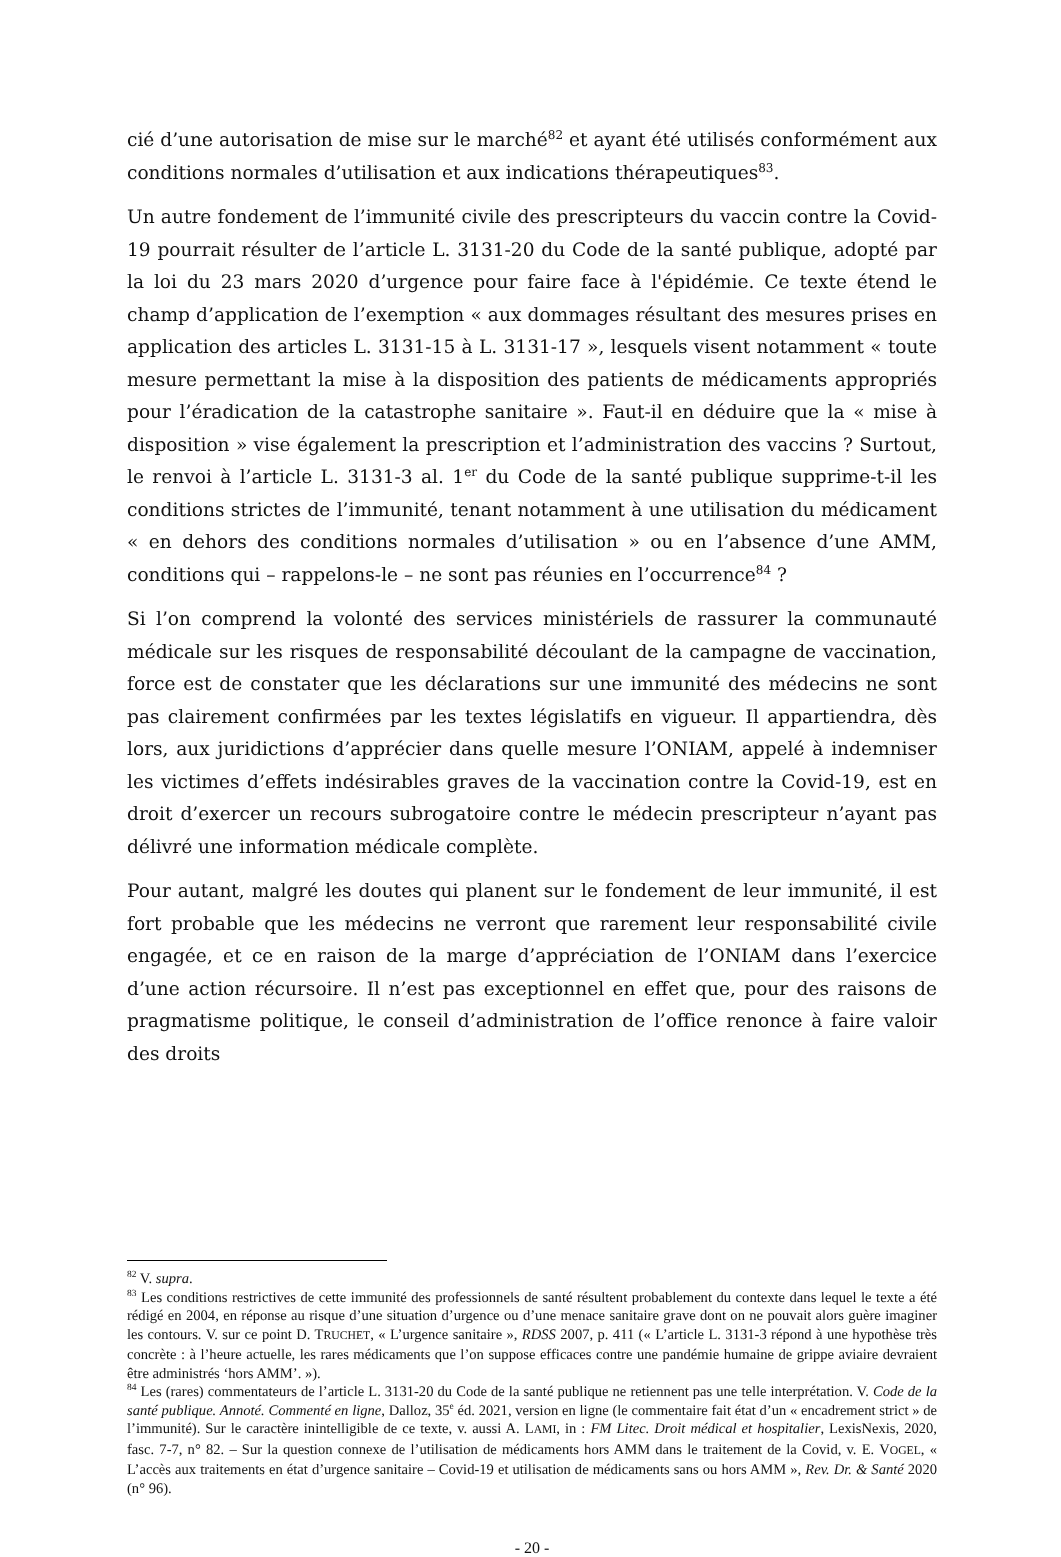cié d’une autorisation de mise sur le marché<sup>82</sup> et ayant été utilisés conformément aux conditions normales d’utilisation et aux indications thérapeutiques<sup>83</sup>.
Un autre fondement de l’immunité civile des prescripteurs du vaccin contre la Covid-19 pourrait résulter de l’article L. 3131-20 du Code de la santé publique, adopté par la loi du 23 mars 2020 d’urgence pour faire face à l'épidémie. Ce texte étend le champ d’application de l’exemption « aux dommages résultant des mesures prises en application des articles L. 3131-15 à L. 3131-17 », lesquels visent notamment « toute mesure permettant la mise à la disposition des patients de médicaments appropriés pour l’éradication de la catastrophe sanitaire ». Faut-il en déduire que la « mise à disposition » vise également la prescription et l’administration des vaccins ? Surtout, le renvoi à l’article L. 3131-3 al. 1<sup>er</sup> du Code de la santé publique supprime-t-il les conditions strictes de l’immunité, tenant notamment à une utilisation du médicament « en dehors des conditions normales d’utilisation » ou en l’absence d’une AMM, conditions qui – rappelons-le – ne sont pas réunies en l’occurrence<sup>84</sup> ?
Si l’on comprend la volonté des services ministériels de rassurer la communauté médicale sur les risques de responsabilité découlant de la campagne de vaccination, force est de constater que les déclarations sur une immunité des médecins ne sont pas clairement confirmées par les textes législatifs en vigueur. Il appartiendra, dès lors, aux juridictions d’apprécier dans quelle mesure l’ONIAM, appelé à indemniser les victimes d’effets indésirables graves de la vaccination contre la Covid-19, est en droit d’exercer un recours subrogatoire contre le médecin prescripteur n’ayant pas délivré une information médicale complète.
Pour autant, malgré les doutes qui planent sur le fondement de leur immunité, il est fort probable que les médecins ne verront que rarement leur responsabilité civile engagée, et ce en raison de la marge d’appréciation de l’ONIAM dans l’exercice d’une action récursoire. Il n’est pas exceptionnel en effet que, pour des raisons de pragmatisme politique, le conseil d’administration de l’office renonce à faire valoir des droits
<sup>82</sup> V. supra.
<sup>83</sup> Les conditions restrictives de cette immunité des professionnels de santé résultent probablement du contexte dans lequel le texte a été rédigé en 2004, en réponse au risque d’une situation d’urgence ou d’une menace sanitaire grave dont on ne pouvait alors guère imaginer les contours. V. sur ce point D. TRUCHET, « L’urgence sanitaire », RDSS 2007, p. 411 (« L’article L. 3131-3 répond à une hypothèse très concrète : à l’heure actuelle, les rares médicaments que l’on suppose efficaces contre une pandémie humaine de grippe aviaire devraient être administrés ‘hors AMM’. »).
<sup>84</sup> Les (rares) commentateurs de l’article L. 3131-20 du Code de la santé publique ne retiennent pas une telle interprétation. V. Code de la santé publique. Annoté. Commenté en ligne, Dalloz, 35<sup>e</sup> éd. 2021, version en ligne (le commentaire fait état d’un « encadrement strict » de l’immunité). Sur le caractère inintelligible de ce texte, v. aussi A. LAMI, in : FM Litec. Droit médical et hospitalier, LexisNexis, 2020, fasc. 7-7, n° 82. – Sur la question connexe de l’utilisation de médicaments hors AMM dans le traitement de la Covid, v. E. VOGEL, « L’accès aux traitements en état d’urgence sanitaire – Covid-19 et utilisation de médicaments sans ou hors AMM », Rev. Dr. & Santé 2020 (n° 96).
- 20 -